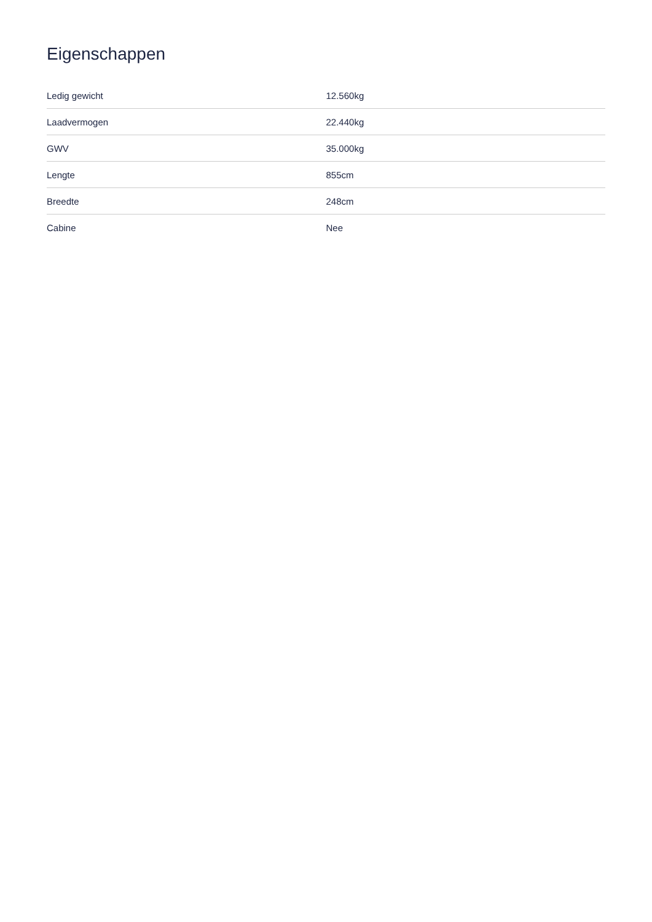Eigenschappen
| Ledig gewicht | 12.560kg |
| Laadvermogen | 22.440kg |
| GWV | 35.000kg |
| Lengte | 855cm |
| Breedte | 248cm |
| Cabine | Nee |